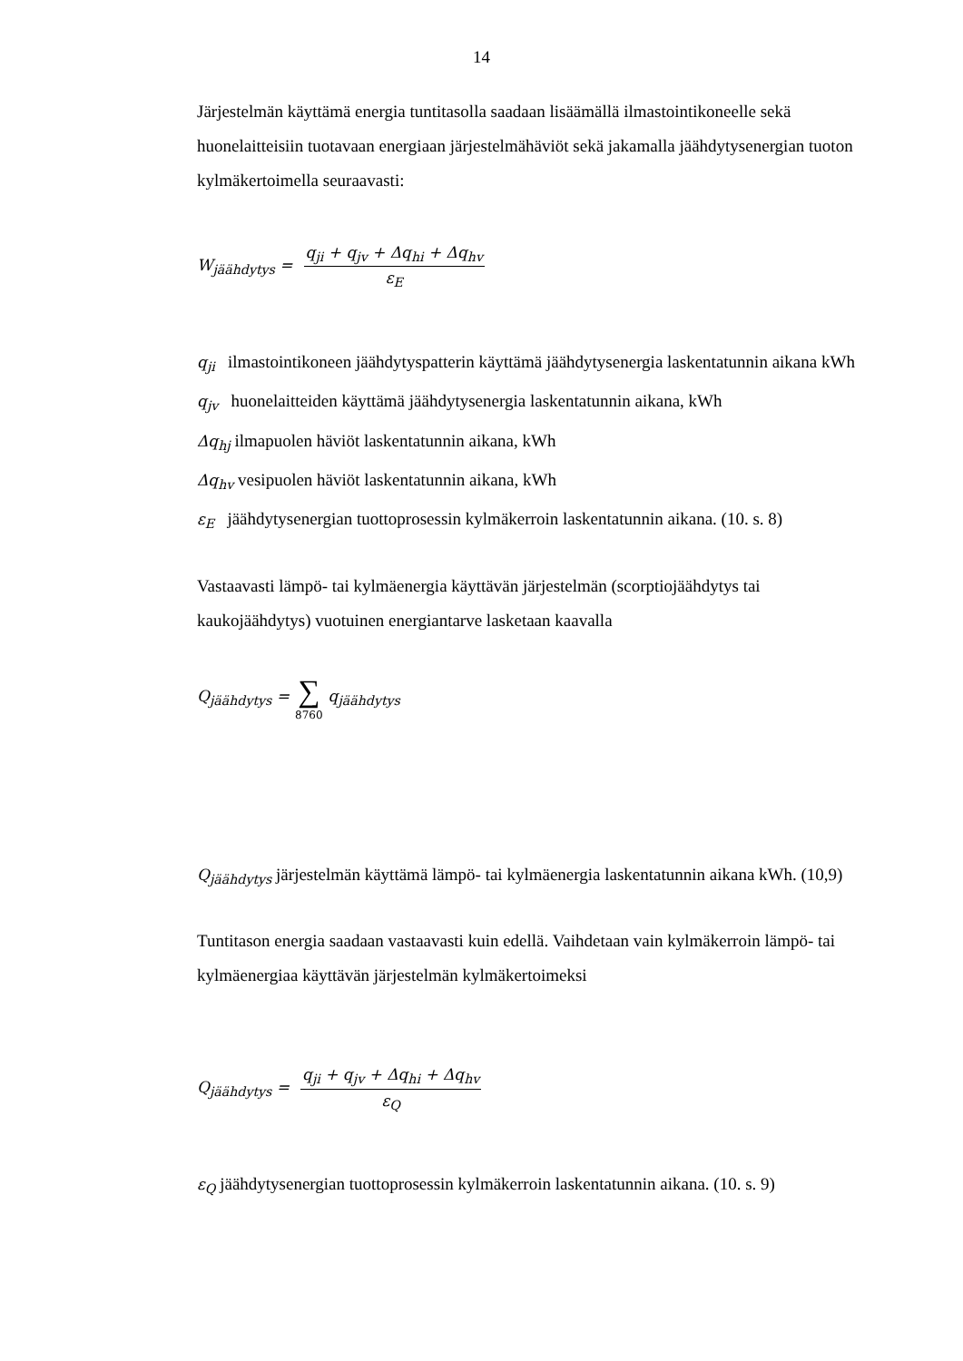14
Järjestelmän käyttämä energia tuntitasolla saadaan lisäämällä ilmastointikoneelle sekä huonelaitteisiin tuotavaan energiaan järjestelmähäviöt sekä jakamalla jäähdytysenergian tuoton kylmäkertoimella seuraavasti:
W<sub>jäähdytys</sub> = q<sub>ji</sub> + q<sub>jv</sub> + Δq<sub>hi</sub> + Δq<sub>hv</sub> ε<sub>E</sub>
q<sub>ji</sub> ilmastointikoneen jäähdytyspatterin käyttämä jäähdytysenergia laskentatunnin aikana kWh
q<sub>jv</sub> huonelaitteiden käyttämä jäähdytysenergia laskentatunnin aikana, kWh
Δq<sub>hj</sub> ilmapuolen häviöt laskentatunnin aikana, kWh
Δq<sub>hv</sub> vesipuolen häviöt laskentatunnin aikana, kWh
ε<sub>E</sub> jäähdytysenergian tuottoprosessin kylmäkerroin laskentatunnin aikana. (10. s. 8)
Vastaavasti lämpö- tai kylmäenergia käyttävän järjestelmän (scorptiojäähdytys tai kaukojäähdytys) vuotuinen energiantarve lasketaan kaavalla
Q<sub>jäähdytys</sub> = ∑ 8760 q<sub>jäähdytys</sub>
Q<sub>jäähdytys</sub> järjestelmän käyttämä lämpö- tai kylmäenergia laskentatunnin aikana kWh. (10,9)
Tuntitason energia saadaan vastaavasti kuin edellä. Vaihdetaan vain kylmäkerroin lämpö- tai kylmäenergiaa käyttävän järjestelmän kylmäkertoimeksi
Q<sub>jäähdytys</sub> = q<sub>ji</sub> + q<sub>jv</sub> + Δq<sub>hi</sub> + Δq<sub>hv</sub> ε<sub>Q</sub>
ε<sub>Q</sub> jäähdytysenergian tuottoprosessin kylmäkerroin laskentatunnin aikana. (10. s. 9)